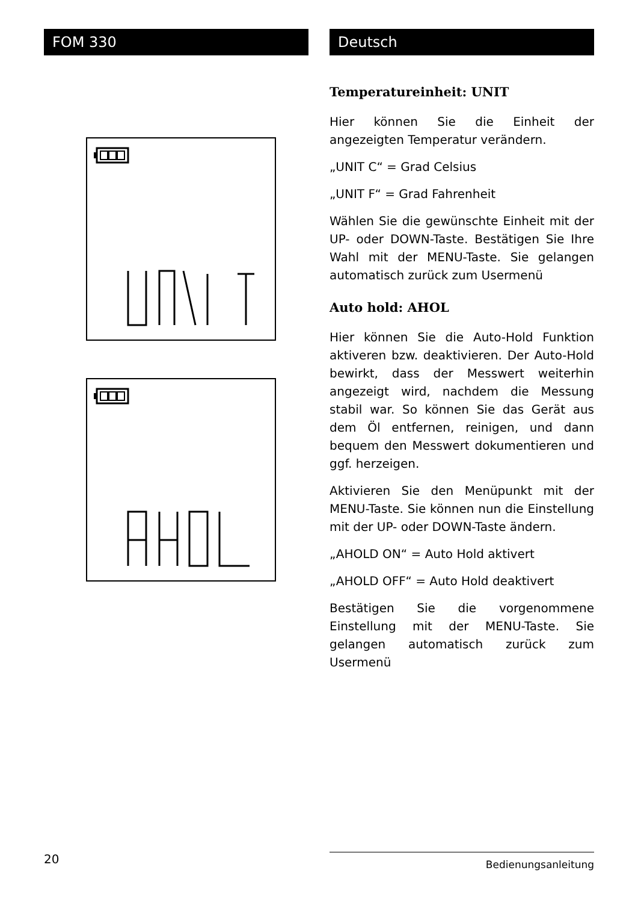FOM 330 Deutsch
Temperatureinheit: UNIT
Hier können Sie die Einheit der angezeigten Temperatur verändern.
„UNIT C“ = Grad Celsius
„UNIT F“ = Grad Fahrenheit
Wählen Sie die gewünschte Einheit mit der UP- oder DOWN-Taste. Bestätigen Sie Ihre Wahl mit der MENU-Taste. Sie gelangen automatisch zurück zum Usermenü
Auto hold: AHOL
Hier können Sie die Auto-Hold Funktion aktiveren bzw. deaktivieren. Der Auto-Hold bewirkt, dass der Messwert weiterhin angezeigt wird, nachdem die Messung stabil war. So können Sie das Gerät aus dem Öl entfernen, reinigen, und dann bequem den Messwert dokumentieren und ggf. herzeigen.
Aktivieren Sie den Menüpunkt mit der MENU-Taste. Sie können nun die Einstellung mit der UP- oder DOWN-Taste ändern.
„AHOLD ON“ = Auto Hold aktivert
„AHOLD OFF“ = Auto Hold deaktivert
Bestätigen Sie die vorgenommene Einstellung mit der MENU-Taste. Sie gelangen automatisch zurück zum Usermenü
20 Bedienungsanleitung